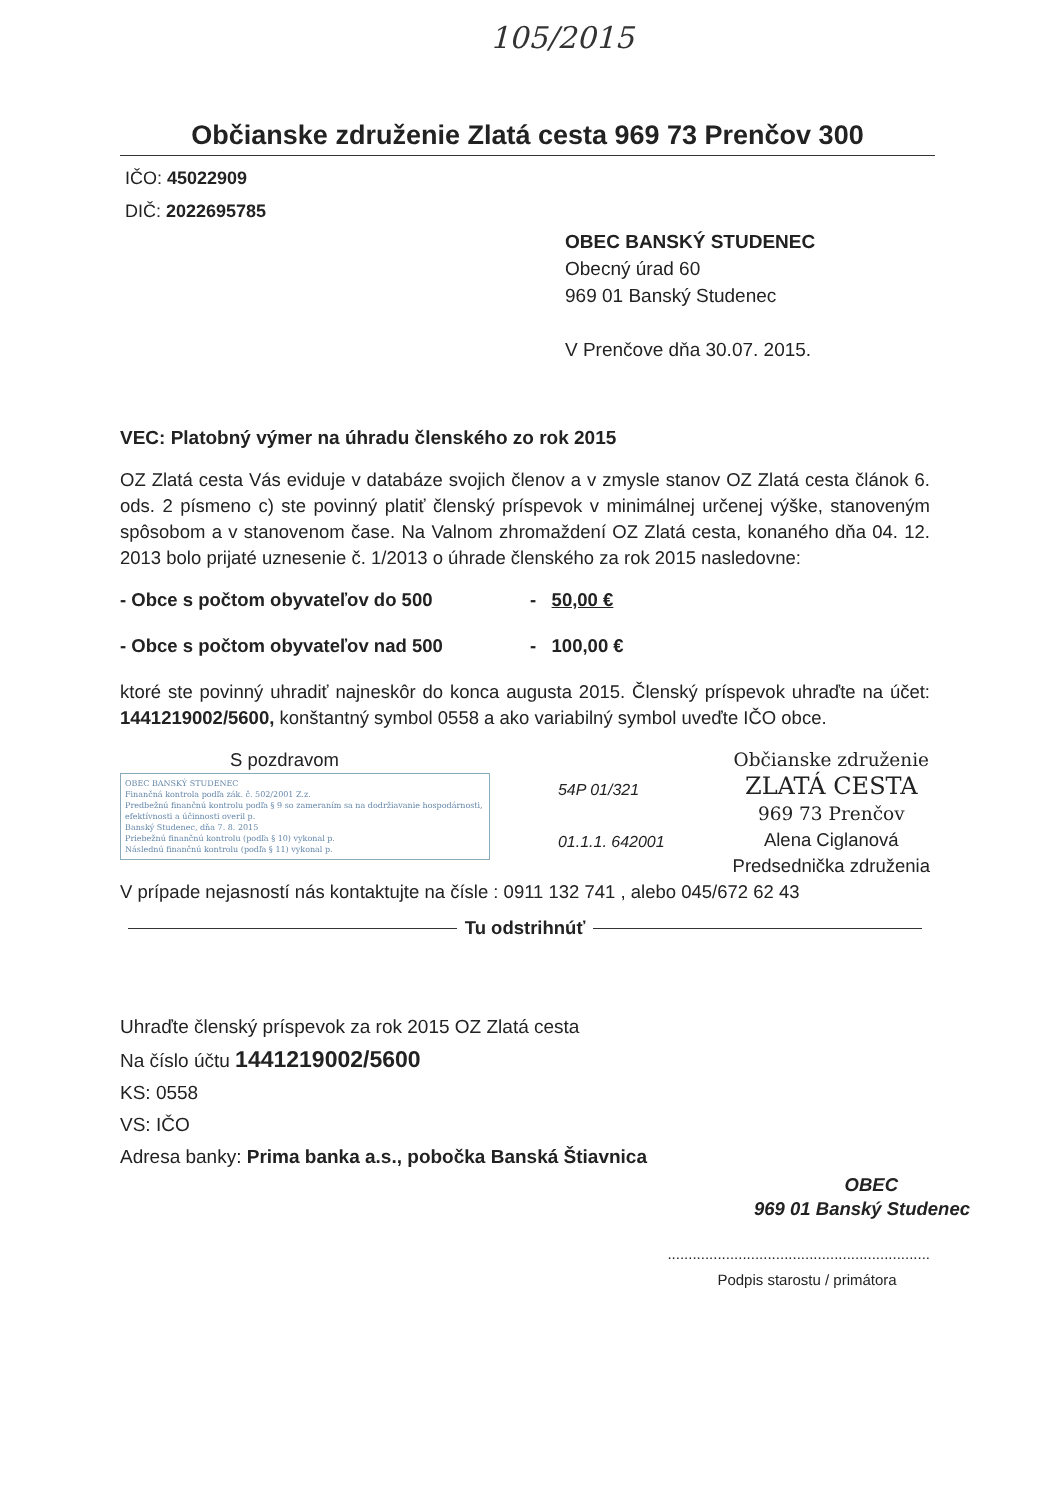105/2015
Občianske združenie Zlatá cesta 969 73 Prenčov 300
IČO: 45022909
DIČ: 2022695785
OBEC BANSKÝ STUDENEC
Obecný úrad 60
969 01 Banský Studenec
V Prenčove dňa 30.07. 2015.
VEC: Platobný výmer na úhradu členského zo rok 2015
OZ Zlatá cesta Vás eviduje v databáze svojich členov a v zmysle stanov OZ Zlatá cesta článok 6. ods. 2 písmeno c) ste povinný platiť členský príspevok v minimálnej určenej výške, stanoveným spôsobom a v stanovenom čase. Na Valnom zhromaždení OZ Zlatá cesta, konaného dňa 04. 12. 2013 bolo prijaté uznesenie č. 1/2013 o úhrade členského za rok 2015 nasledovne:
- Obce s počtom obyvateľov do 500 - 50,00 €
- Obce s počtom obyvateľov nad 500 - 100,00 €
ktoré ste povinný uhradiť najneskôr do konca augusta 2015. Členský príspevok uhraďte na účet: 1441219002/5600, konštantný symbol 0558 a ako variabilný symbol uveďte IČO obce.
S pozdravom
OBEC BANSKÝ STUDENEC
Finančná kontrola podľa zák. č. 502/2001 Z.z.
Predbežnú finančnú kontrolu podľa § 9 so zameraním sa na dodržiavanie hospodárnosti, efektívnosti a účinnosti overil p.
Banský Studenec, dňa 7. 8. 2015
Priebežnú finančnú kontrolu (podľa § 10) vykonal p.
Následnú finančnú kontrolu (podľa § 11) vykonal p.
54P 01/321
01.1.1. 642001
Občianske združenie
ZLATÁ CESTA
969 73 Prenčov
Alena Ciglanová
Predsednička združenia
V prípade nejasností nás kontaktujte na čísle : 0911 132 741 , alebo 045/672 62 43
Tu odstrihnúť
Uhraďte členský príspevok za rok 2015 OZ Zlatá cesta
Na číslo účtu 1441219002/5600
KS: 0558
VS: IČO
Adresa banky: Prima banka a.s., pobočka Banská Štiavnica
OBEC
969 01 Banský Studenec
...............................................................
Podpis starostu / primátora